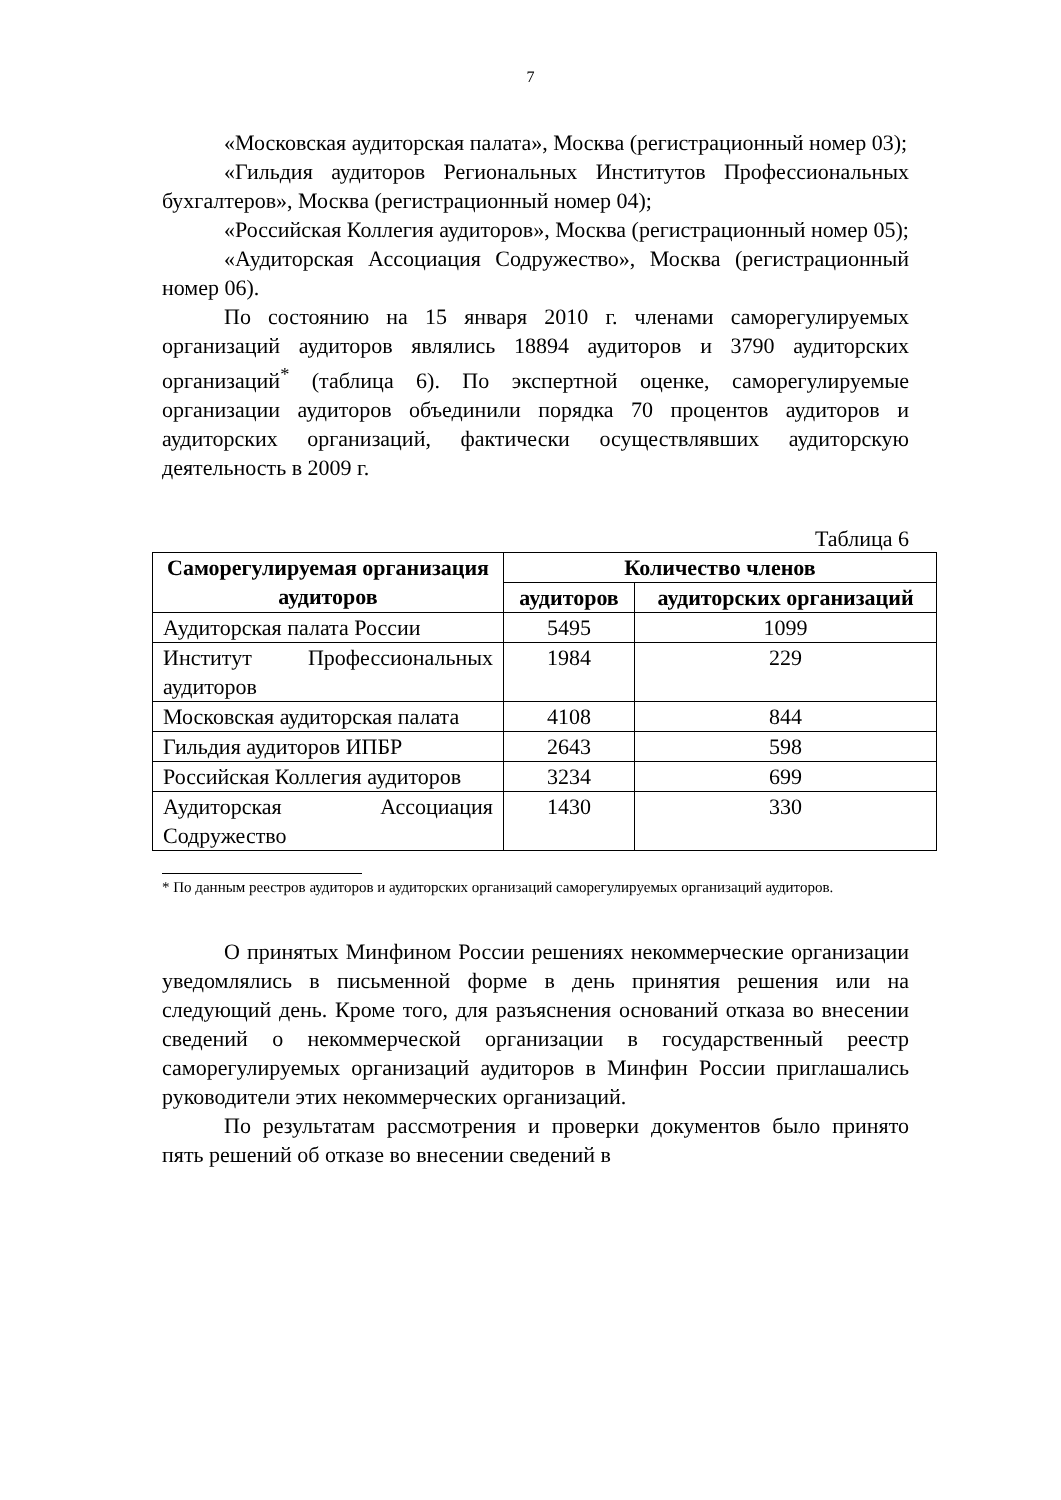7
«Московская аудиторская палата», Москва (регистрационный номер 03);
«Гильдия аудиторов Региональных Институтов Профессиональных бухгалтеров», Москва (регистрационный номер 04);
«Российская Коллегия аудиторов», Москва (регистрационный номер 05);
«Аудиторская Ассоциация Содружество», Москва (регистрационный номер 06).
По состоянию на 15 января 2010 г. членами саморегулируемых организаций аудиторов являлись 18894 аудиторов и 3790 аудиторских организаций<sup>*</sup> (таблица 6). По экспертной оценке, саморегулируемые организации аудиторов объединили порядка 70 процентов аудиторов и аудиторских организаций, фактически осуществлявших аудиторскую деятельность в 2009 г.
Таблица 6
| Саморегулируемая организация аудиторов | Количество членов | |
| --- | --- | --- |
| | аудиторов | аудиторских организаций |
| Аудиторская палата России | 5495 | 1099 |
| Институт Профессиональных аудиторов | 1984 | 229 |
| Московская аудиторская палата | 4108 | 844 |
| Гильдия аудиторов ИПБР | 2643 | 598 |
| Российская Коллегия аудиторов | 3234 | 699 |
| Аудиторская Ассоциация Содружество | 1430 | 330 |
* По данным реестров аудиторов и аудиторских организаций саморегулируемых организаций аудиторов.
О принятых Минфином России решениях некоммерческие организации уведомлялись в письменной форме в день принятия решения или на следующий день. Кроме того, для разъяснения оснований отказа во внесении сведений о некоммерческой организации в государственный реестр саморегулируемых организаций аудиторов в Минфин России приглашались руководители этих некоммерческих организаций.
По результатам рассмотрения и проверки документов было принято пять решений об отказе во внесении сведений в